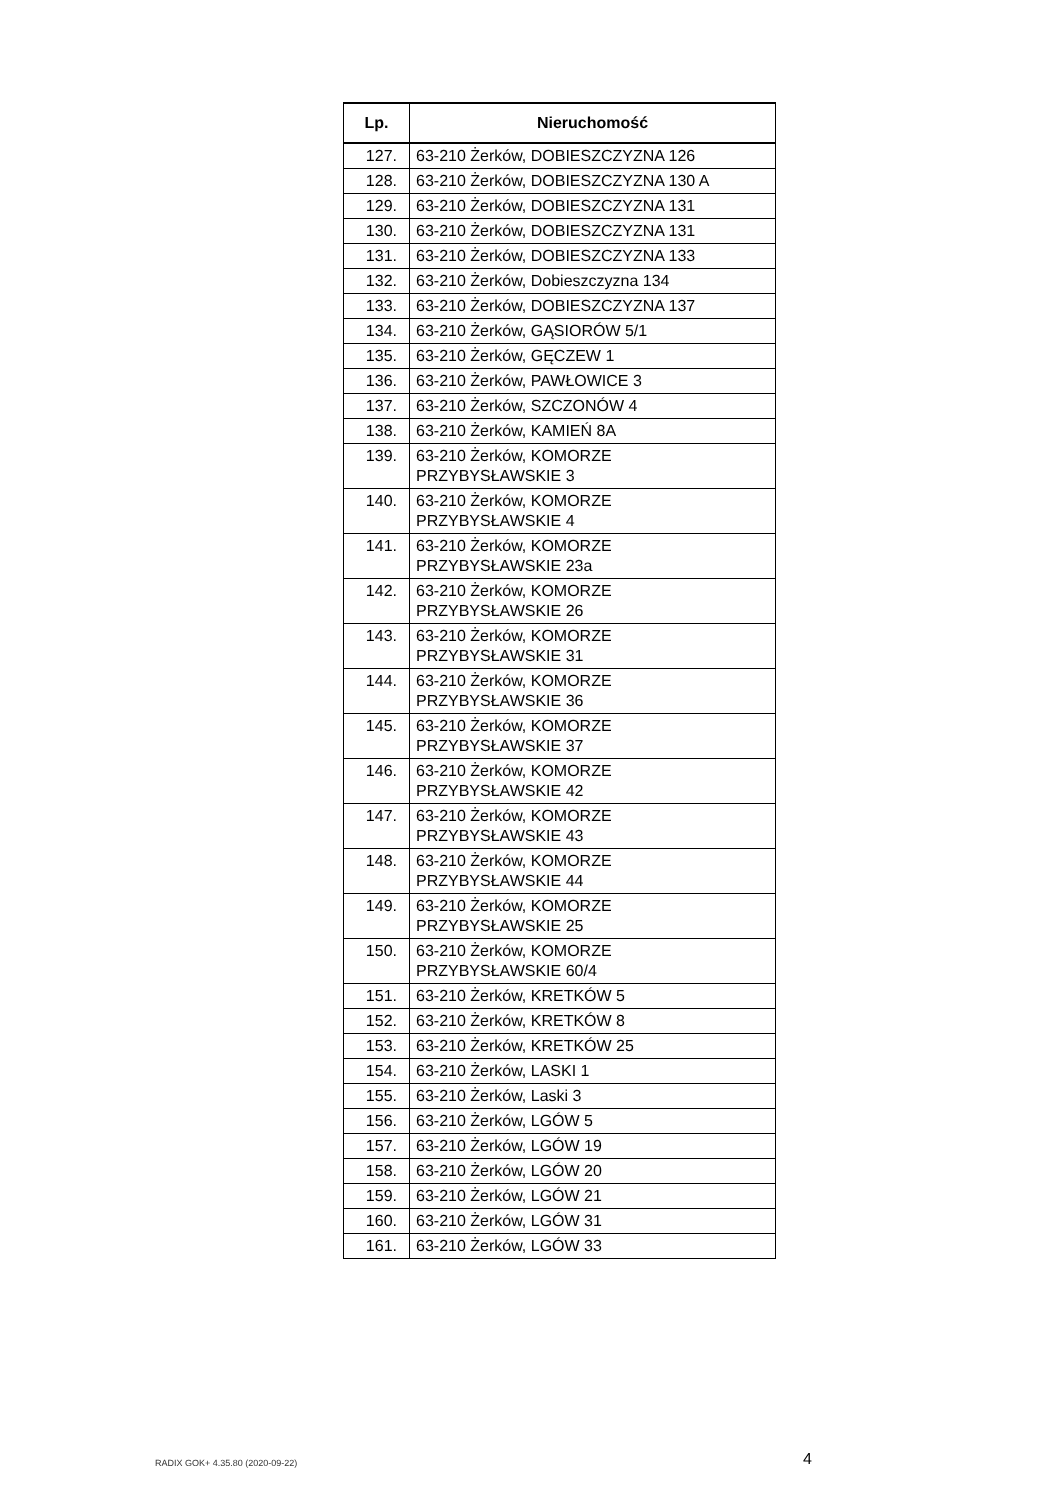| Lp. | Nieruchomość |
| --- | --- |
| 127. | 63-210 Żerków, DOBIESZCZYZNA 126 |
| 128. | 63-210 Żerków, DOBIESZCZYZNA 130 A |
| 129. | 63-210 Żerków, DOBIESZCZYZNA 131 |
| 130. | 63-210 Żerków, DOBIESZCZYZNA 131 |
| 131. | 63-210 Żerków, DOBIESZCZYZNA 133 |
| 132. | 63-210 Żerków, Dobieszczyzna 134 |
| 133. | 63-210 Żerków, DOBIESZCZYZNA 137 |
| 134. | 63-210 Żerków, GĄSIORÓW 5/1 |
| 135. | 63-210 Żerków, GĘCZEW 1 |
| 136. | 63-210 Żerków, PAWŁOWICE 3 |
| 137. | 63-210 Żerków, SZCZONÓW 4 |
| 138. | 63-210 Żerków, KAMIEŃ 8A |
| 139. | 63-210 Żerków, KOMORZE PRZYBYSŁAWSKIE 3 |
| 140. | 63-210 Żerków, KOMORZE PRZYBYSŁAWSKIE 4 |
| 141. | 63-210 Żerków, KOMORZE PRZYBYSŁAWSKIE 23a |
| 142. | 63-210 Żerków, KOMORZE PRZYBYSŁAWSKIE 26 |
| 143. | 63-210 Żerków, KOMORZE PRZYBYSŁAWSKIE 31 |
| 144. | 63-210 Żerków, KOMORZE PRZYBYSŁAWSKIE 36 |
| 145. | 63-210 Żerków, KOMORZE PRZYBYSŁAWSKIE 37 |
| 146. | 63-210 Żerków, KOMORZE PRZYBYSŁAWSKIE 42 |
| 147. | 63-210 Żerków, KOMORZE PRZYBYSŁAWSKIE 43 |
| 148. | 63-210 Żerków, KOMORZE PRZYBYSŁAWSKIE 44 |
| 149. | 63-210 Żerków, KOMORZE PRZYBYSŁAWSKIE 25 |
| 150. | 63-210 Żerków, KOMORZE PRZYBYSŁAWSKIE 60/4 |
| 151. | 63-210 Żerków, KRETKÓW 5 |
| 152. | 63-210 Żerków, KRETKÓW 8 |
| 153. | 63-210 Żerków, KRETKÓW 25 |
| 154. | 63-210 Żerków, LASKI 1 |
| 155. | 63-210 Żerków, Laski 3 |
| 156. | 63-210 Żerków, LGÓW 5 |
| 157. | 63-210 Żerków, LGÓW 19 |
| 158. | 63-210 Żerków, LGÓW 20 |
| 159. | 63-210 Żerków, LGÓW 21 |
| 160. | 63-210 Żerków, LGÓW 31 |
| 161. | 63-210 Żerków, LGÓW 33 |
RADIX GOK+ 4.35.80 (2020-09-22)
4